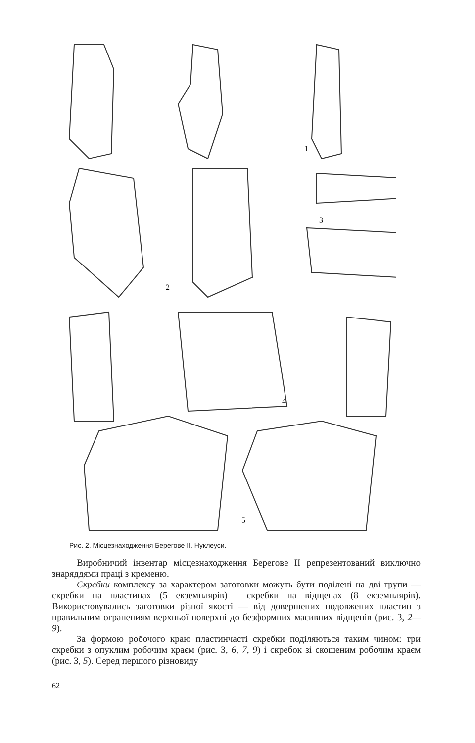1
2
3
4
5
Рис. 2. Місцезнаходження Берегове II. Нуклеуси.
Виробничий інвентар місцезнаходження Берегове II репрезентований виключно знаряддями праці з кременю.
Скребки комплексу за характером заготовки можуть бути поділені на дві групи — скребки на пластинах (5 екземплярів) і скребки на відщепах (8 екземплярів). Використовувались заготовки різної якості — від довершених подовжених пластин з правильним огранениям верхньої поверхні до безформних масивних відщепів (рис. 3, 2—9).
За формою робочого краю пластинчасті скребки поділяються таким чином: три скребки з опуклим робочим краєм (рис. 3, 6, 7, 9) і скребок зі скошеним робочим краєм (рис. 3, 5). Серед першого різновиду
62